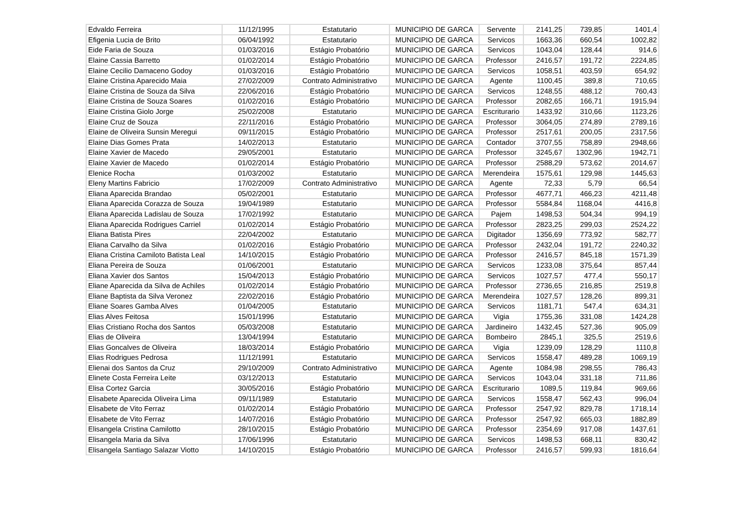| Edvaldo Ferreira | 11/12/1995 | Estatutario | MUNICIPIO DE GARCA | Servente | 2141,25 | 739,85 | 1401,4 |
| Efigenia Lucia de Brito | 06/04/1992 | Estatutario | MUNICIPIO DE GARCA | Servicos | 1663,36 | 660,54 | 1002,82 |
| Eide Faria de Souza | 01/03/2016 | Estágio Probatório | MUNICIPIO DE GARCA | Servicos | 1043,04 | 128,44 | 914,6 |
| Elaine Cassia Barretto | 01/02/2014 | Estágio Probatório | MUNICIPIO DE GARCA | Professor | 2416,57 | 191,72 | 2224,85 |
| Elaine Cecilio Damaceno Godoy | 01/03/2016 | Estágio Probatório | MUNICIPIO DE GARCA | Servicos | 1058,51 | 403,59 | 654,92 |
| Elaine Cristina Aparecido Maia | 27/02/2009 | Contrato Administrativo | MUNICIPIO DE GARCA | Agente | 1100,45 | 389,8 | 710,65 |
| Elaine Cristina de Souza da Silva | 22/06/2016 | Estágio Probatório | MUNICIPIO DE GARCA | Servicos | 1248,55 | 488,12 | 760,43 |
| Elaine Cristina de Souza Soares | 01/02/2016 | Estágio Probatório | MUNICIPIO DE GARCA | Professor | 2082,65 | 166,71 | 1915,94 |
| Elaine Cristina Giolo Jorge | 25/02/2008 | Estatutario | MUNICIPIO DE GARCA | Escriturario | 1433,92 | 310,66 | 1123,26 |
| Elaine Cruz de Souza | 22/11/2016 | Estágio Probatório | MUNICIPIO DE GARCA | Professor | 3064,05 | 274,89 | 2789,16 |
| Elaine de Oliveira Sunsin Meregui | 09/11/2015 | Estágio Probatório | MUNICIPIO DE GARCA | Professor | 2517,61 | 200,05 | 2317,56 |
| Elaine Dias Gomes Prata | 14/02/2013 | Estatutario | MUNICIPIO DE GARCA | Contador | 3707,55 | 758,89 | 2948,66 |
| Elaine Xavier de Macedo | 29/05/2001 | Estatutario | MUNICIPIO DE GARCA | Professor | 3245,67 | 1302,96 | 1942,71 |
| Elaine Xavier de Macedo | 01/02/2014 | Estágio Probatório | MUNICIPIO DE GARCA | Professor | 2588,29 | 573,62 | 2014,67 |
| Elenice Rocha | 01/03/2002 | Estatutario | MUNICIPIO DE GARCA | Merendeira | 1575,61 | 129,98 | 1445,63 |
| Eleny Martins Fabricio | 17/02/2009 | Contrato Administrativo | MUNICIPIO DE GARCA | Agente | 72,33 | 5,79 | 66,54 |
| Eliana Aparecida Brandao | 05/02/2001 | Estatutario | MUNICIPIO DE GARCA | Professor | 4677,71 | 466,23 | 4211,48 |
| Eliana Aparecida Corazza de Souza | 19/04/1989 | Estatutario | MUNICIPIO DE GARCA | Professor | 5584,84 | 1168,04 | 4416,8 |
| Eliana Aparecida Ladislau de Souza | 17/02/1992 | Estatutario | MUNICIPIO DE GARCA | Pajem | 1498,53 | 504,34 | 994,19 |
| Eliana Aparecida Rodrigues Carriel | 01/02/2014 | Estágio Probatório | MUNICIPIO DE GARCA | Professor | 2823,25 | 299,03 | 2524,22 |
| Eliana Batista Pires | 22/04/2002 | Estatutario | MUNICIPIO DE GARCA | Digitador | 1356,69 | 773,92 | 582,77 |
| Eliana Carvalho da Silva | 01/02/2016 | Estágio Probatório | MUNICIPIO DE GARCA | Professor | 2432,04 | 191,72 | 2240,32 |
| Eliana Cristina Camiloto Batista Leal | 14/10/2015 | Estágio Probatório | MUNICIPIO DE GARCA | Professor | 2416,57 | 845,18 | 1571,39 |
| Eliana Pereira de Souza | 01/06/2001 | Estatutario | MUNICIPIO DE GARCA | Servicos | 1233,08 | 375,64 | 857,44 |
| Eliana Xavier dos Santos | 15/04/2013 | Estágio Probatório | MUNICIPIO DE GARCA | Servicos | 1027,57 | 477,4 | 550,17 |
| Eliane Aparecida da Silva de Achiles | 01/02/2014 | Estágio Probatório | MUNICIPIO DE GARCA | Professor | 2736,65 | 216,85 | 2519,8 |
| Eliane Baptista da Silva Veronez | 22/02/2016 | Estágio Probatório | MUNICIPIO DE GARCA | Merendeira | 1027,57 | 128,26 | 899,31 |
| Eliane Soares Gamba Alves | 01/04/2005 | Estatutario | MUNICIPIO DE GARCA | Servicos | 1181,71 | 547,4 | 634,31 |
| Elias Alves Feitosa | 15/01/1996 | Estatutario | MUNICIPIO DE GARCA | Vigia | 1755,36 | 331,08 | 1424,28 |
| Elias Cristiano Rocha dos Santos | 05/03/2008 | Estatutario | MUNICIPIO DE GARCA | Jardineiro | 1432,45 | 527,36 | 905,09 |
| Elias de Oliveira | 13/04/1994 | Estatutario | MUNICIPIO DE GARCA | Bombeiro | 2845,1 | 325,5 | 2519,6 |
| Elias Goncalves de Oliveira | 18/03/2014 | Estágio Probatório | MUNICIPIO DE GARCA | Vigia | 1239,09 | 128,29 | 1110,8 |
| Elias Rodrigues Pedrosa | 11/12/1991 | Estatutario | MUNICIPIO DE GARCA | Servicos | 1558,47 | 489,28 | 1069,19 |
| Elienai dos Santos da Cruz | 29/10/2009 | Contrato Administrativo | MUNICIPIO DE GARCA | Agente | 1084,98 | 298,55 | 786,43 |
| Elinete Costa Ferreira Leite | 03/12/2013 | Estatutario | MUNICIPIO DE GARCA | Servicos | 1043,04 | 331,18 | 711,86 |
| Elisa Cortez Garcia | 30/05/2016 | Estágio Probatório | MUNICIPIO DE GARCA | Escriturario | 1089,5 | 119,84 | 969,66 |
| Elisabete Aparecida Oliveira Lima | 09/11/1989 | Estatutario | MUNICIPIO DE GARCA | Servicos | 1558,47 | 562,43 | 996,04 |
| Elisabete de Vito Ferraz | 01/02/2014 | Estágio Probatório | MUNICIPIO DE GARCA | Professor | 2547,92 | 829,78 | 1718,14 |
| Elisabete de Vito Ferraz | 14/07/2016 | Estágio Probatório | MUNICIPIO DE GARCA | Professor | 2547,92 | 665,03 | 1882,89 |
| Elisangela Cristina Camilotto | 28/10/2015 | Estágio Probatório | MUNICIPIO DE GARCA | Professor | 2354,69 | 917,08 | 1437,61 |
| Elisangela Maria da Silva | 17/06/1996 | Estatutario | MUNICIPIO DE GARCA | Servicos | 1498,53 | 668,11 | 830,42 |
| Elisangela Santiago Salazar Viotto | 14/10/2015 | Estágio Probatório | MUNICIPIO DE GARCA | Professor | 2416,57 | 599,93 | 1816,64 |